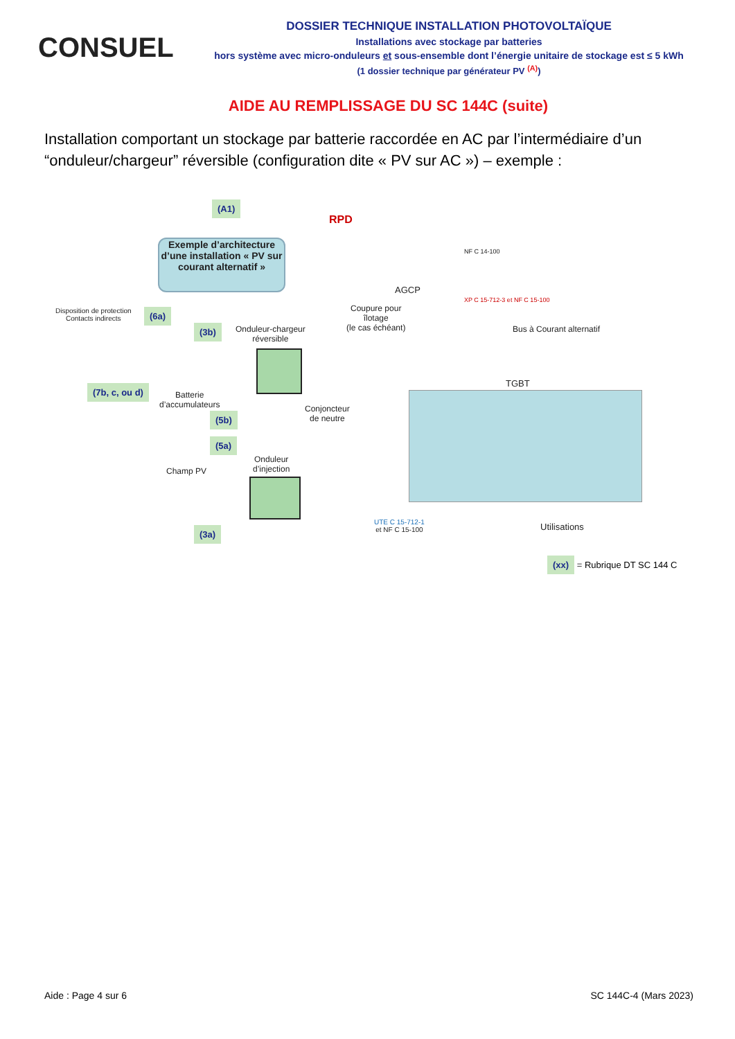CONSUEL
DOSSIER TECHNIQUE INSTALLATION PHOTOVOLTAÏQUE
Installations avec stockage par batteries
hors système avec micro-onduleurs et sous-ensemble dont l’énergie unitaire de stockage est ≤ 5 kWh
(1 dossier technique par générateur PV <sup>(A)</sup>)
AIDE AU REMPLISSAGE DU SC 144C (suite)
Installation comportant un stockage par batterie raccordée en AC par l’intermédiaire d’un “onduleur/chargeur” réversible (configuration dite « PV sur AC ») – exemple :
(A1)
RPD
Exemple d’architecture d’une installation « PV sur courant alternatif »
AGCP
NF C 14-100
XP C 15-712-3 et NF C 15-100
Disposition de protection
Contacts indirects
(6a)
Coupure pour
îlotage
(le cas échéant)
(3b)
Onduleur-chargeur
réversible
Bus à Courant alternatif
(7b, c, ou d)
Batterie
d’accumulateurs
TGBT
(5b)
Conjoncteur
de neutre
(5a)
Onduleur
d’injection
Champ PV
UTE C 15-712-1
et NF C 15-100
Utilisations
(3a)
(xx) = Rubrique DT SC 144 C
Aide : Page 4 sur 6 SC 144C-4 (Mars 2023)